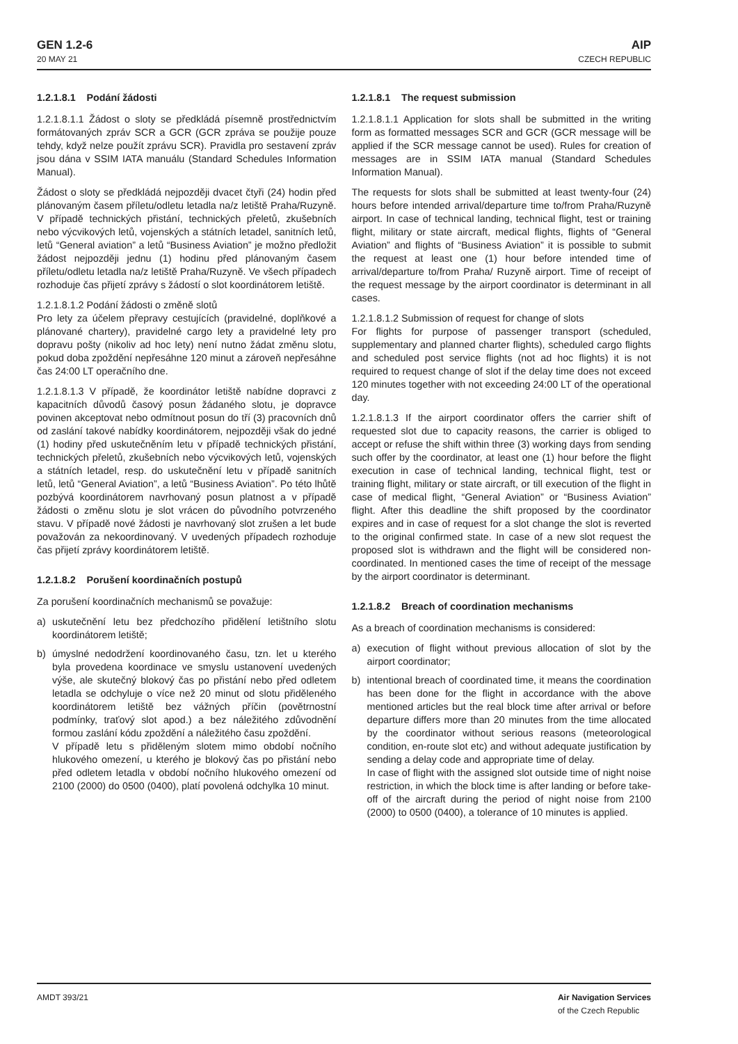GEN 1.2-6
20 MAY 21
AIP
CZECH REPUBLIC
1.2.1.8.1 Podání žádosti
1.2.1.8.1.1 Žádost o sloty se předkládá písemně prostřednictvím formátovaných zpráv SCR a GCR (GCR zpráva se použije pouze tehdy, když nelze použít zprávu SCR). Pravidla pro sestavení zpráv jsou dána v SSIM IATA manuálu (Standard Schedules Information Manual).
Žádost o sloty se předkládá nejpozději dvacet čtyři (24) hodin před plánovaným časem příletu/odletu letadla na/z letiště Praha/Ruzyně. V případě technických přistání, technických přeletů, zkušebních nebo výcvikových letů, vojenských a státních letadel, sanitních letů, letů “General aviation” a letů “Business Aviation” je možno předložit žádost nejpozději jednu (1) hodinu před plánovaným časem příletu/odletu letadla na/z letiště Praha/Ruzyně. Ve všech případech rozhoduje čas přijetí zprávy s žádostí o slot koordinátorem letiště.
1.2.1.8.1.2 Podání žádosti o změně slotů
Pro lety za účelem přepravy cestujících (pravidelné, doplňkové a plánované chartery), pravidelné cargo lety a pravidelné lety pro dopravu pošty (nikoliv ad hoc lety) není nutno žádat změnu slotu, pokud doba zpoždění nepřesáhne 120 minut a zároveň nepřesáhne čas 24:00 LT operačního dne.
1.2.1.8.1.3 V případě, že koordinátor letiště nabídne dopravci z kapacitních důvodů časový posun žádaného slotu, je dopravce povinen akceptovat nebo odmítnout posun do tří (3) pracovních dnů od zaslání takové nabídky koordinátorem, nejpozději však do jedné (1) hodiny před uskutečněním letu v případě technických přistání, technických přeletů, zkušebních nebo výcvikových letů, vojenských a státních letadel, resp. do uskutečnění letu v případě sanitních letů, letů “General Aviation”, a letů “Business Aviation”. Po této lhůtě pozbývá koordinátorem navrhovaný posun platnost a v případě žádosti o změnu slotu je slot vrácen do původního potvrzeného stavu. V případě nové žádosti je navrhovaný slot zrušen a let bude považován za nekoordinovaný. V uvedených případech rozhoduje čas přijetí zprávy koordinátorem letiště.
1.2.1.8.2 Porušení koordinačních postupů
Za porušení koordinačních mechanismů se považuje:
a) uskutečnění letu bez předchozího přidělení letištního slotu koordinátorem letiště;
b) úmyslné nedodržení koordinovaného času, tzn. let u kterého byla provedena koordinace ve smyslu ustanovení uvedených výše, ale skutečný blokový čas po přistání nebo před odletem letadla se odchyluje o více než 20 minut od slotu přiděleného koordinátorem letiště bez vážných příčin (povětrnostní podmínky, traťový slot apod.) a bez náležitého zdůvodnění formou zaslání kódu zpoždění a náležitého času zpoždění.
V případě letu s přiděleným slotem mimo období nočního hlukového omezení, u kterého je blokový čas po přistání nebo před odletem letadla v období nočního hlukového omezení od 2100 (2000) do 0500 (0400), platí povolená odchylka 10 minut.
1.2.1.8.1 The request submission
1.2.1.8.1.1 Application for slots shall be submitted in the writing form as formatted messages SCR and GCR (GCR message will be applied if the SCR message cannot be used). Rules for creation of messages are in SSIM IATA manual (Standard Schedules Information Manual).
The requests for slots shall be submitted at least twenty-four (24) hours before intended arrival/departure time to/from Praha/Ruzyně airport. In case of technical landing, technical flight, test or training flight, military or state aircraft, medical flights, flights of “General Aviation” and flights of “Business Aviation” it is possible to submit the request at least one (1) hour before intended time of arrival/departure to/from Praha/ Ruzyně airport. Time of receipt of the request message by the airport coordinator is determinant in all cases.
1.2.1.8.1.2 Submission of request for change of slots
For flights for purpose of passenger transport (scheduled, supplementary and planned charter flights), scheduled cargo flights and scheduled post service flights (not ad hoc flights) it is not required to request change of slot if the delay time does not exceed 120 minutes together with not exceeding 24:00 LT of the operational day.
1.2.1.8.1.3 If the airport coordinator offers the carrier shift of requested slot due to capacity reasons, the carrier is obliged to accept or refuse the shift within three (3) working days from sending such offer by the coordinator, at least one (1) hour before the flight execution in case of technical landing, technical flight, test or training flight, military or state aircraft, or till execution of the flight in case of medical flight, “General Aviation” or “Business Aviation” flight. After this deadline the shift proposed by the coordinator expires and in case of request for a slot change the slot is reverted to the original confirmed state. In case of a new slot request the proposed slot is withdrawn and the flight will be considered non-coordinated. In mentioned cases the time of receipt of the message by the airport coordinator is determinant.
1.2.1.8.2 Breach of coordination mechanisms
As a breach of coordination mechanisms is considered:
a) execution of flight without previous allocation of slot by the airport coordinator;
b) intentional breach of coordinated time, it means the coordination has been done for the flight in accordance with the above mentioned articles but the real block time after arrival or before departure differs more than 20 minutes from the time allocated by the coordinator without serious reasons (meteorological condition, en-route slot etc) and without adequate justification by sending a delay code and appropriate time of delay.
In case of flight with the assigned slot outside time of night noise restriction, in which the block time is after landing or before take-off of the aircraft during the period of night noise from 2100 (2000) to 0500 (0400), a tolerance of 10 minutes is applied.
AMDT 393/21 Air Navigation Services
of the Czech Republic